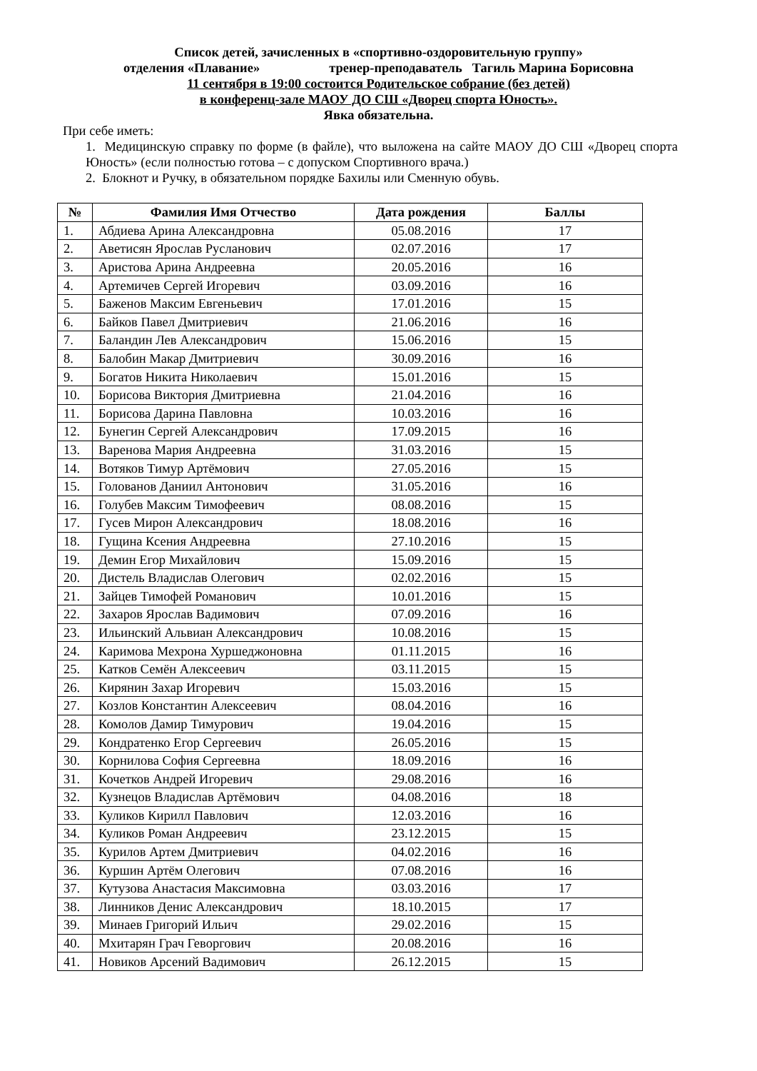Список детей, зачисленных в «спортивно-оздоровительную группу»
отделения «Плавание» тренер-преподаватель Тагиль Марина Борисовна
11 сентября в 19:00 состоится Родительское собрание (без детей)
в конференц-зале МАОУ ДО СШ «Дворец спорта Юность».
Явка обязательна.
При себе иметь:
1. Медицинскую справку по форме (в файле), что выложена на сайте МАОУ ДО СШ «Дворец спорта Юность» (если полностью готова – с допуском Спортивного врача.)
2. Блокнот и Ручку, в обязательном порядке Бахилы или Сменную обувь.
| № | Фамилия Имя Отчество | Дата рождения | Баллы |
| --- | --- | --- | --- |
| 1. | Абдиева Арина Александровна | 05.08.2016 | 17 |
| 2. | Аветисян Ярослав Русланович | 02.07.2016 | 17 |
| 3. | Аристова Арина Андреевна | 20.05.2016 | 16 |
| 4. | Артемичев Сергей Игоревич | 03.09.2016 | 16 |
| 5. | Баженов Максим Евгеньевич | 17.01.2016 | 15 |
| 6. | Байков Павел Дмитриевич | 21.06.2016 | 16 |
| 7. | Баландин Лев Александрович | 15.06.2016 | 15 |
| 8. | Балобин Макар Дмитриевич | 30.09.2016 | 16 |
| 9. | Богатов Никита Николаевич | 15.01.2016 | 15 |
| 10. | Борисова Виктория Дмитриевна | 21.04.2016 | 16 |
| 11. | Борисова Дарина Павловна | 10.03.2016 | 16 |
| 12. | Бунегин Сергей Александрович | 17.09.2015 | 16 |
| 13. | Варенова Мария Андреевна | 31.03.2016 | 15 |
| 14. | Вотяков Тимур Артёмович | 27.05.2016 | 15 |
| 15. | Голованов Даниил Антонович | 31.05.2016 | 16 |
| 16. | Голубев Максим Тимофеевич | 08.08.2016 | 15 |
| 17. | Гусев Мирон Александрович | 18.08.2016 | 16 |
| 18. | Гущина Ксения Андреевна | 27.10.2016 | 15 |
| 19. | Демин Егор Михайлович | 15.09.2016 | 15 |
| 20. | Дистель Владислав Олегович | 02.02.2016 | 15 |
| 21. | Зайцев Тимофей Романович | 10.01.2016 | 15 |
| 22. | Захаров Ярослав Вадимович | 07.09.2016 | 16 |
| 23. | Ильинский Альвиан Александрович | 10.08.2016 | 15 |
| 24. | Каримова Мехрона Хуршеджоновна | 01.11.2015 | 16 |
| 25. | Катков Семён Алексеевич | 03.11.2015 | 15 |
| 26. | Кирянин Захар Игоревич | 15.03.2016 | 15 |
| 27. | Козлов Константин Алексеевич | 08.04.2016 | 16 |
| 28. | Комолов Дамир Тимурович | 19.04.2016 | 15 |
| 29. | Кондратенко Егор Сергеевич | 26.05.2016 | 15 |
| 30. | Корнилова София Сергеевна | 18.09.2016 | 16 |
| 31. | Кочетков Андрей Игоревич | 29.08.2016 | 16 |
| 32. | Кузнецов Владислав Артёмович | 04.08.2016 | 18 |
| 33. | Куликов Кирилл Павлович | 12.03.2016 | 16 |
| 34. | Куликов Роман Андреевич | 23.12.2015 | 15 |
| 35. | Курилов Артем Дмитриевич | 04.02.2016 | 16 |
| 36. | Куршин Артём Олегович | 07.08.2016 | 16 |
| 37. | Кутузова Анастасия Максимовна | 03.03.2016 | 17 |
| 38. | Линников Денис Александрович | 18.10.2015 | 17 |
| 39. | Минаев Григорий Ильич | 29.02.2016 | 15 |
| 40. | Мхитарян Грач Геворгович | 20.08.2016 | 16 |
| 41. | Новиков Арсений Вадимович | 26.12.2015 | 15 |